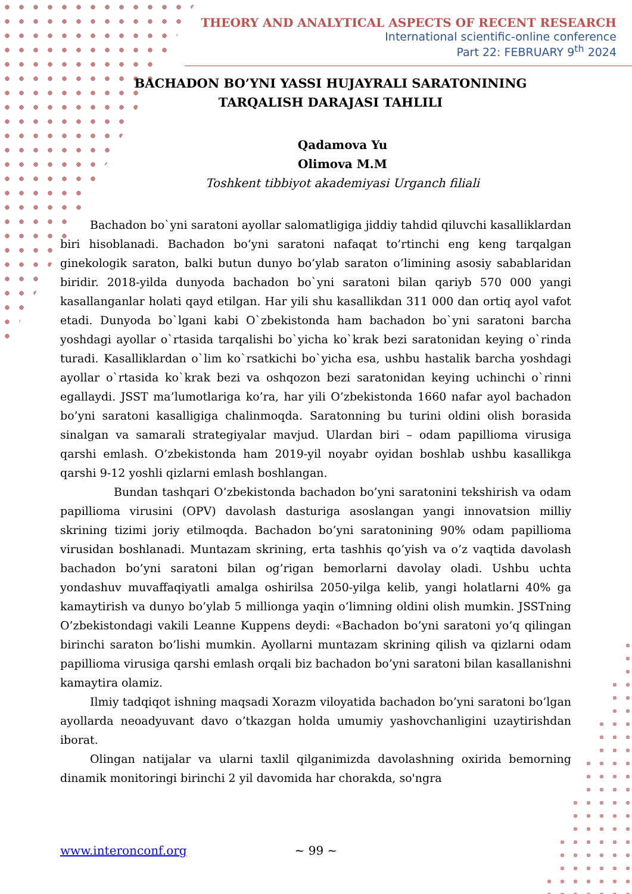THEORY AND ANALYTICAL ASPECTS OF RECENT RESEARCH
International scientific-online conference
Part 22: FEBRUARY 9<sup>th</sup> 2024
BACHADON BO’YNI YASSI HUJAYRALI SARATONINING TARQALISH DARAJASI TAHLILI
Qadamova Yu
Olimova M.M
Toshkent tibbiyot akademiyasi Urganch filiali
Bachadon bo`yni saratoni ayollar salomatligiga jiddiy tahdid qiluvchi kasalliklardan biri hisoblanadi. Bachadon bo’yni saratoni nafaqat to’rtinchi eng keng tarqalgan ginekologik saraton, balki butun dunyo bo’ylab saraton o’limining asosiy sabablaridan biridir. 2018-yilda dunyoda bachadon bo`yni saratoni bilan qariyb 570 000 yangi kasallanganlar holati qayd etilgan. Har yili shu kasallikdan 311 000 dan ortiq ayol vafot etadi. Dunyoda bo`lgani kabi O`zbekistonda ham bachadon bo`yni saratoni barcha yoshdagi ayollar o`rtasida tarqalishi bo`yicha ko`krak bezi saratonidan keying o`rinda turadi. Kasalliklardan o`lim ko`rsatkichi bo`yicha esa, ushbu hastalik barcha yoshdagi ayollar o`rtasida ko`krak bezi va oshqozon bezi saratonidan keying uchinchi o`rinni egallaydi. JSST ma’lumotlariga ko’ra, har yili O’zbekistonda 1660 nafar ayol bachadon bo’yni saratoni kasalligiga chalinmoqda. Saratonning bu turini oldini olish borasida sinalgan va samarali strategiyalar mavjud. Ulardan biri – odam papillioma virusiga qarshi emlash. O’zbekistonda ham 2019-yil noyabr oyidan boshlab ushbu kasallikga qarshi 9-12 yoshli qizlarni emlash boshlangan.
Bundan tashqari O’zbekistonda bachadon bo’yni saratonini tekshirish va odam papillioma virusini (OPV) davolash dasturiga asoslangan yangi innovatsion milliy skrining tizimi joriy etilmoqda. Bachadon bo’yni saratonining 90% odam papillioma virusidan boshlanadi. Muntazam skrining, erta tashhis qo’yish va o’z vaqtida davolash bachadon bo’yni saratoni bilan og’rigan bemorlarni davolay oladi. Ushbu uchta yondashuv muvaffaqiyatli amalga oshirilsa 2050-yilga kelib, yangi holatlarni 40% ga kamaytirish va dunyo bo’ylab 5 millionga yaqin o’limning oldini olish mumkin. JSSTning O’zbekistondagi vakili Leanne Kuppens deydi: «Bachadon bo’yni saratoni yo’q qilingan birinchi saraton bo’lishi mumkin. Ayollarni muntazam skrining qilish va qizlarni odam papillioma virusiga qarshi emlash orqali biz bachadon bo’yni saratoni bilan kasallanishni kamaytira olamiz.
Ilmiy tadqiqot ishning maqsadi Xorazm viloyatida bachadon bo’yni saratoni bo’lgan ayollarda neoadyuvant davo o’tkazgan holda umumiy yashovchanligini uzaytirishdan iborat.
Olingan natijalar va ularni taxlil qilganimizda davolashning oxirida bemorning dinamik monitoringi birinchi 2 yil davomida har chorakda, so'ngra
~ 99 ~ www.interonconf.org